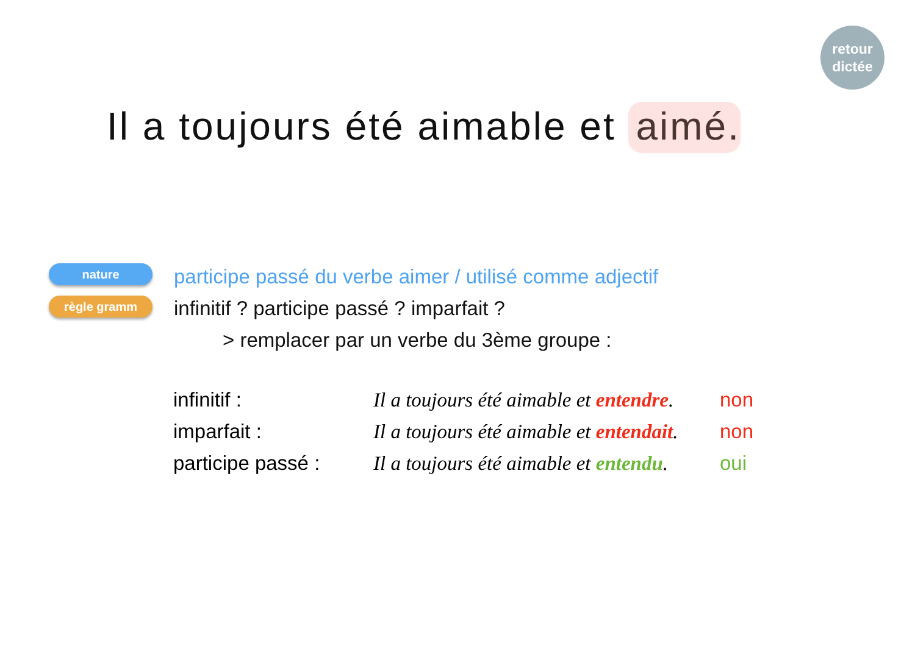retour
dictée
Il a toujours été aimable et aimé.
nature
règle gramm
participe passé du verbe aimer / utilisé comme adjectif
infinitif ? participe passé ? imparfait ?
> remplacer par un verbe du 3ème groupe :
| infinitif : | Il a toujours été aimable et entendre . | non |
| imparfait : | Il a toujours été aimable et entendait . | non |
| participe passé : | Il a toujours été aimable et entendu . | oui |